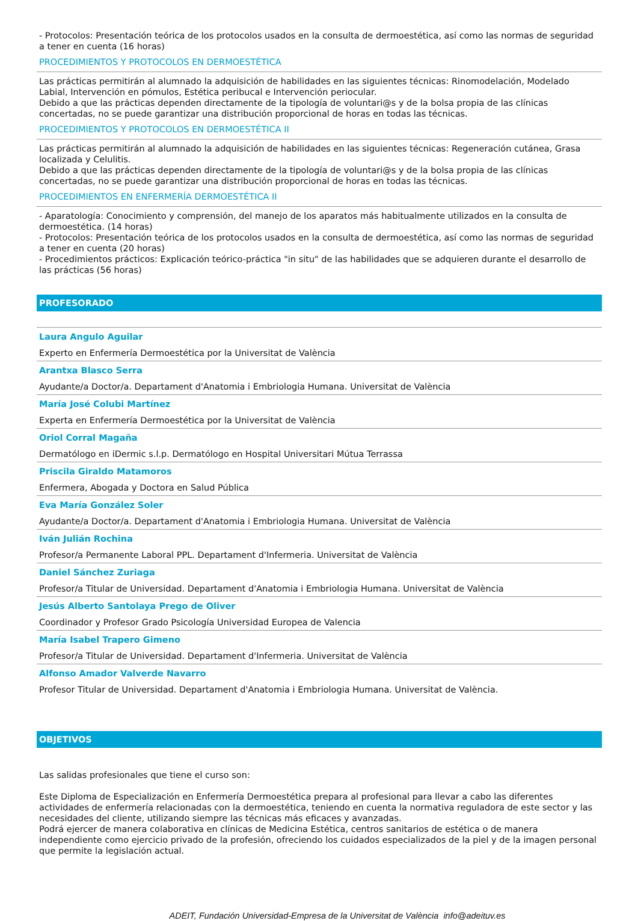- Protocolos: Presentación teórica de los protocolos usados en la consulta de dermoestética, así como las normas de seguridad a tener en cuenta (16 horas)
PROCEDIMIENTOS Y PROTOCOLOS EN DERMOESTÉTICA
Las prácticas permitirán al alumnado la adquisición de habilidades en las siguientes técnicas: Rinomodelación, Modelado Labial, Intervención en pómulos, Estética peribucal e Intervención periocular.
Debido a que las prácticas dependen directamente de la tipología de voluntari@s y de la bolsa propia de las clínicas concertadas, no se puede garantizar una distribución proporcional de horas en todas las técnicas.
PROCEDIMIENTOS Y PROTOCOLOS EN DERMOESTÉTICA II
Las prácticas permitirán al alumnado la adquisición de habilidades en las siguientes técnicas: Regeneración cutánea, Grasa localizada y Celulitis.
Debido a que las prácticas dependen directamente de la tipología de voluntari@s y de la bolsa propia de las clínicas concertadas, no se puede garantizar una distribución proporcional de horas en todas las técnicas.
PROCEDIMIENTOS EN ENFERMERÍA DERMOESTÉTICA II
- Aparatología: Conocimiento y comprensión, del manejo de los aparatos más habitualmente utilizados en la consulta de dermoestética. (14 horas)
- Protocolos: Presentación teórica de los protocolos usados en la consulta de dermoestética, así como las normas de seguridad a tener en cuenta (20 horas)
- Procedimientos prácticos: Explicación teórico-práctica "in situ" de las habilidades que se adquieren durante el desarrollo de las prácticas (56 horas)
PROFESORADO
Laura Angulo Aguilar
Experto en Enfermería Dermoestética por la Universitat de València
Arantxa Blasco Serra
Ayudante/a Doctor/a. Departament d'Anatomia i Embriologia Humana. Universitat de València
María José Colubi Martínez
Experta en Enfermería Dermoestética por la Universitat de València
Oriol Corral Magaña
Dermatólogo en iDermic s.l.p. Dermatólogo en Hospital Universitari Mútua Terrassa
Priscila Giraldo Matamoros
Enfermera, Abogada y Doctora en Salud Pública
Eva María González Soler
Ayudante/a Doctor/a. Departament d'Anatomia i Embriologia Humana. Universitat de València
Iván Julián Rochina
Profesor/a Permanente Laboral PPL. Departament d'Infermeria. Universitat de València
Daniel Sánchez Zuriaga
Profesor/a Titular de Universidad. Departament d'Anatomia i Embriologia Humana. Universitat de València
Jesús Alberto Santolaya Prego de Oliver
Coordinador y Profesor Grado Psicología Universidad Europea de Valencia
María Isabel Trapero Gimeno
Profesor/a Titular de Universidad. Departament d'Infermeria. Universitat de València
Alfonso Amador Valverde Navarro
Profesor Titular de Universidad. Departament d'Anatomia i Embriologia Humana. Universitat de València.
OBJETIVOS
Las salidas profesionales que tiene el curso son:
Este Diploma de Especialización en Enfermería Dermoestética prepara al profesional para llevar a cabo las diferentes actividades de enfermería relacionadas con la dermoestética, teniendo en cuenta la normativa reguladora de este sector y las necesidades del cliente, utilizando siempre las técnicas más eficaces y avanzadas.
Podrá ejercer de manera colaborativa en clínicas de Medicina Estética, centros sanitarios de estética o de manera independiente como ejercicio privado de la profesión, ofreciendo los cuidados especializados de la piel y de la imagen personal que permite la legislación actual.
ADEIT, Fundación Universidad-Empresa de la Universitat de València info@adeituv.es